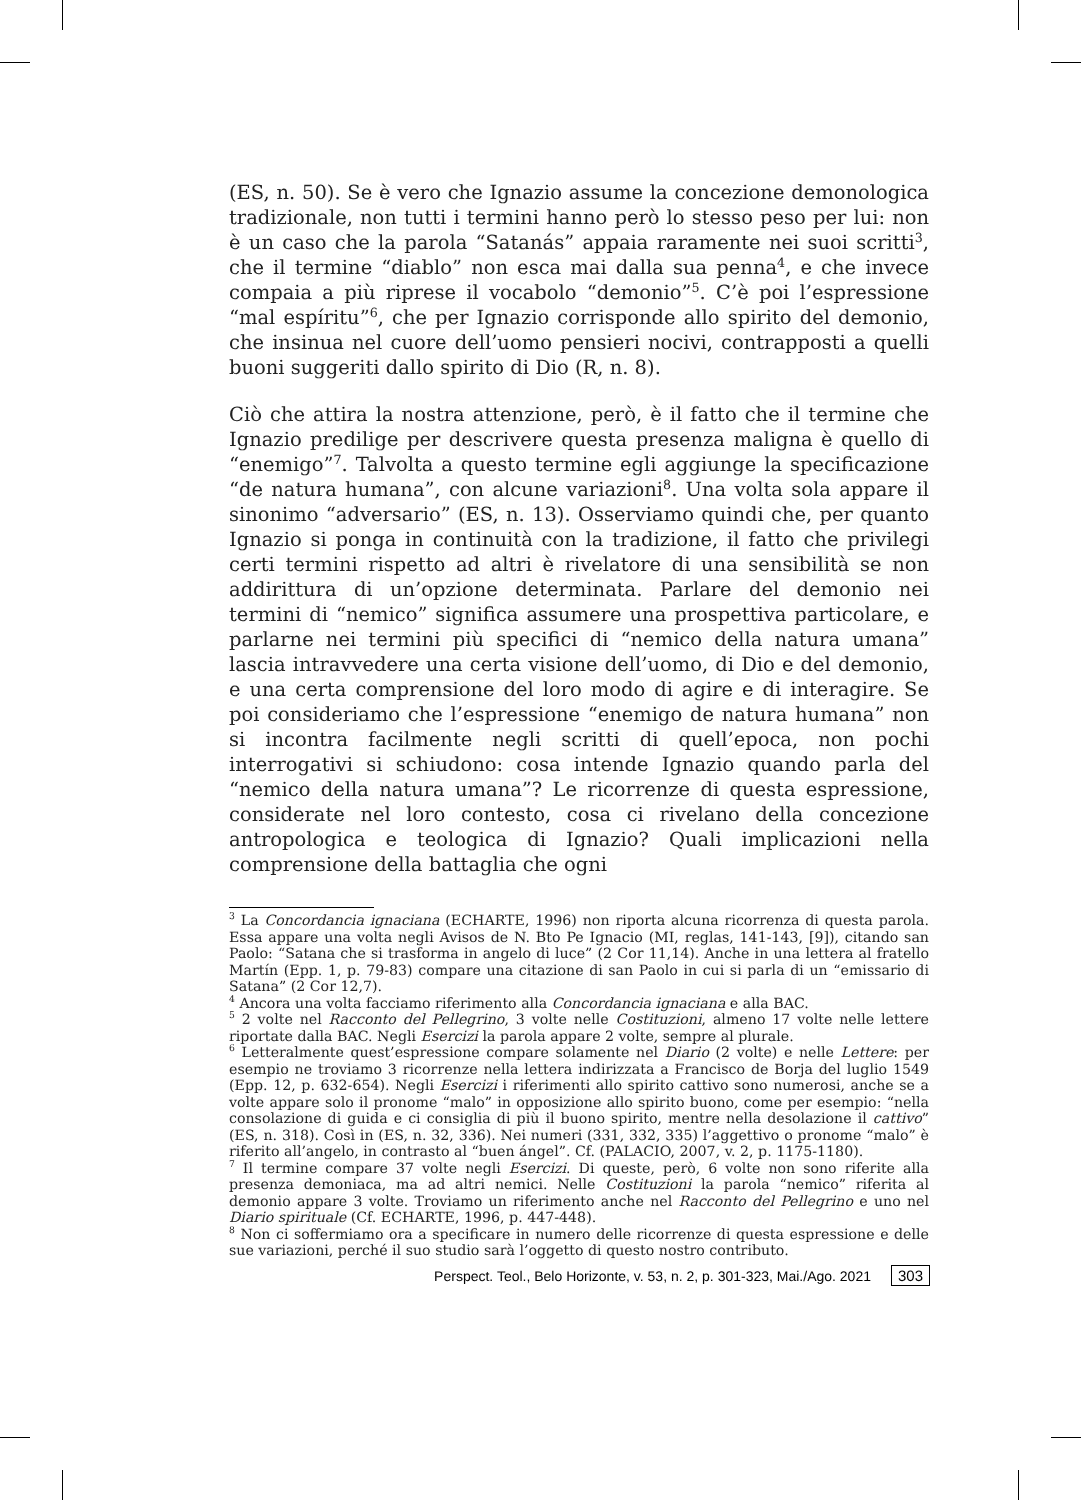(ES, n. 50). Se è vero che Ignazio assume la concezione demonologica tradizionale, non tutti i termini hanno però lo stesso peso per lui: non è un caso che la parola “Satanás” appaia raramente nei suoi scritti<sup>3</sup>, che il termine “diablo” non esca mai dalla sua penna<sup>4</sup>, e che invece compaia a più riprese il vocabolo “demonio”<sup>5</sup>. C’è poi l’espressione “mal espíritu”<sup>6</sup>, che per Ignazio corrisponde allo spirito del demonio, che insinua nel cuore dell’uomo pensieri nocivi, contrapposti a quelli buoni suggeriti dallo spirito di Dio (R, n. 8).
Ciò che attira la nostra attenzione, però, è il fatto che il termine che Ignazio predilige per descrivere questa presenza maligna è quello di “enemigo”<sup>7</sup>. Talvolta a questo termine egli aggiunge la specificazione “de natura humana”, con alcune variazioni<sup>8</sup>. Una volta sola appare il sinonimo “adversario” (ES, n. 13). Osserviamo quindi che, per quanto Ignazio si ponga in continuità con la tradizione, il fatto che privilegi certi termini rispetto ad altri è rivelatore di una sensibilità se non addirittura di un’opzione determinata. Parlare del demonio nei termini di “nemico” significa assumere una prospettiva particolare, e parlarne nei termini più specifici di “nemico della natura umana” lascia intravvedere una certa visione dell’uomo, di Dio e del demonio, e una certa comprensione del loro modo di agire e di interagire. Se poi consideriamo che l’espressione “enemigo de natura humana” non si incontra facilmente negli scritti di quell’epoca, non pochi interrogativi si schiudono: cosa intende Ignazio quando parla del “nemico della natura umana”? Le ricorrenze di questa espressione, considerate nel loro contesto, cosa ci rivelano della concezione antropologica e teologica di Ignazio? Quali implicazioni nella comprensione della battaglia che ogni
<sup>3</sup> La Concordancia ignaciana (ECHARTE, 1996) non riporta alcuna ricorrenza di questa parola. Essa appare una volta negli Avisos de N. Bto Pe Ignacio (MI, reglas, 141-143, [9]), citando san Paolo: “Satana che si trasforma in angelo di luce” (2 Cor 11,14). Anche in una lettera al fratello Martín (Epp. 1, p. 79-83) compare una citazione di san Paolo in cui si parla di un “emissario di Satana” (2 Cor 12,7).
<sup>4</sup> Ancora una volta facciamo riferimento alla Concordancia ignaciana e alla BAC.
<sup>5</sup> 2 volte nel Racconto del Pellegrino, 3 volte nelle Costituzioni, almeno 17 volte nelle lettere riportate dalla BAC. Negli Esercizi la parola appare 2 volte, sempre al plurale.
<sup>6</sup> Letteralmente quest’espressione compare solamente nel Diario (2 volte) e nelle Lettere: per esempio ne troviamo 3 ricorrenze nella lettera indirizzata a Francisco de Borja del luglio 1549 (Epp. 12, p. 632-654). Negli Esercizi i riferimenti allo spirito cattivo sono numerosi, anche se a volte appare solo il pronome “malo” in opposizione allo spirito buono, come per esempio: “nella consolazione di guida e ci consiglia di più il buono spirito, mentre nella desolazione il cattivo” (ES, n. 318). Così in (ES, n. 32, 336). Nei numeri (331, 332, 335) l’aggettivo o pronome “malo” è riferito all’angelo, in contrasto al “buen ángel”. Cf. (PALACIO, 2007, v. 2, p. 1175-1180).
<sup>7</sup> Il termine compare 37 volte negli Esercizi. Di queste, però, 6 volte non sono riferite alla presenza demoniaca, ma ad altri nemici. Nelle Costituzioni la parola “nemico” riferita al demonio appare 3 volte. Troviamo un riferimento anche nel Racconto del Pellegrino e uno nel Diario spirituale (Cf. ECHARTE, 1996, p. 447-448).
<sup>8</sup> Non ci soffermiamo ora a specificare in numero delle ricorrenze di questa espressione e delle sue variazioni, perché il suo studio sarà l’oggetto di questo nostro contributo.
Perspect. Teol., Belo Horizonte, v. 53, n. 2, p. 301-323, Mai./Ago. 2021 303